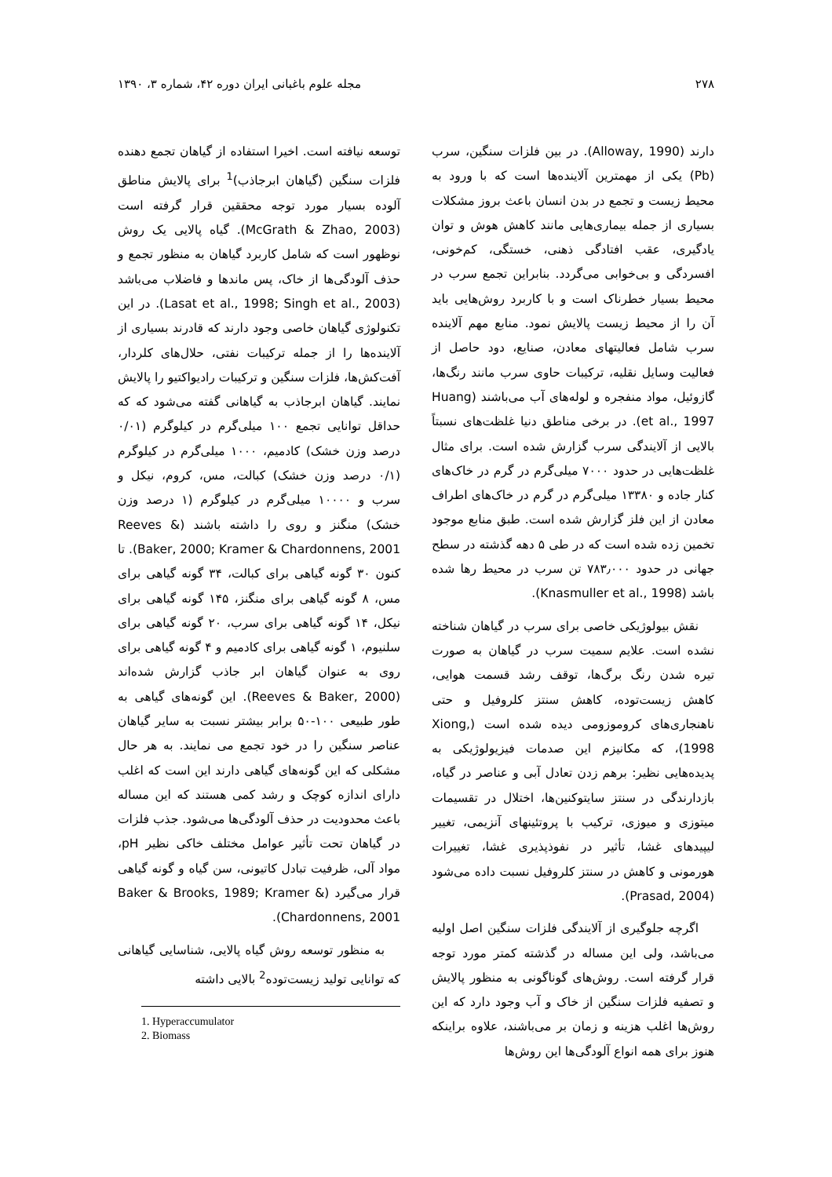۲۷۸ مجله علوم باغبانی ایران دوره ۴۲، شماره ۳، ۱۳۹۰
دارند (Alloway, 1990). در بین فلزات سنگین، سرب (Pb) یکی از مهمترین آلاینده‌ها است که با ورود به محیط زیست و تجمع در بدن انسان باعث بروز مشکلات بسیاری از جمله بیماری‌هایی مانند کاهش هوش و توان یادگیری، عقب افتادگی ذهنی، خستگی، کم‌خونی، افسردگی و بی‌خوابی می‌گردد. بنابراین تجمع سرب در محیط بسیار خطرناک است و با کاربرد روش‌هایی باید آن را از محیط زیست پالایش نمود. منابع مهم آلاینده سرب شامل فعالیتهای معادن، صنایع، دود حاصل از فعالیت وسایل نقلیه، ترکیبات حاوی سرب مانند رنگ‌ها، گازوئیل، مواد منفجره و لوله‌های آب می‌باشند (Huang et al., 1997). در برخی مناطق دنیا غلظت‌های نسبتاً بالایی از آلایندگی سرب گزارش شده است. برای مثال غلظت‌هایی در حدود ۷۰۰۰ میلی‌گرم در گرم در خاک‌های کنار جاده و ۱۳۳۸۰ میلی‌گرم در گرم در خاک‌های اطراف معادن از این فلز گزارش شده است. طبق منابع موجود تخمین زده شده است که در طی ۵ دهه گذشته در سطح جهانی در حدود ۷۸۳٫۰۰۰ تن سرب در محیط رها شده باشد (Knasmuller et al., 1998).
نقش بیولوژیکی خاصی برای سرب در گیاهان شناخته نشده است. علایم سمیت سرب در گیاهان به صورت تیره شدن رنگ برگ‌ها، توقف رشد قسمت هوایی، کاهش زیست‌توده، کاهش سنتز کلروفیل و حتی ناهنجاری‌های کروموزومی دیده شده است (Xiong, 1998)، که مکانیزم این صدمات فیزیولوژیکی به پدیده‌هایی نظیر: برهم زدن تعادل آبی و عناصر در گیاه، بازدارندگی در سنتز سایتوکنین‌ها، اختلال در تقسیمات میتوزی و میوزی، ترکیب با پروتئینهای آنزیمی، تغییر لیپیدهای غشا، تأثیر در نفوذپذیری غشا، تغییرات هورمونی و کاهش در سنتز کلروفیل نسبت داده می‌شود (Prasad, 2004).
اگرچه جلوگیری از آلایندگی فلزات سنگین اصل اولیه می‌باشد، ولی این مساله در گذشته کمتر مورد توجه قرار گرفته است. روش‌های گوناگونی به منظور پالایش و تصفیه فلزات سنگین از خاک و آب وجود دارد که این روش‌ها اغلب هزینه و زمان بر می‌باشند، علاوه براینکه هنوز برای همه انواع آلودگی‌ها این روش‌ها
توسعه نیافته است. اخیرا استفاده از گیاهان تجمع دهنده فلزات سنگین (گیاهان ابرجاذب)<sup>1</sup> برای پالایش مناطق آلوده بسیار مورد توجه محققین قرار گرفته است (McGrath & Zhao, 2003). گیاه پالایی یک روش نوظهور است که شامل کاربرد گیاهان به منظور تجمع و حذف آلودگی‌ها از خاک، پس ماندها و فاضلاب می‌باشد (Lasat et al., 1998; Singh et al., 2003). در این تکنولوژی گیاهان خاصی وجود دارند که قادرند بسیاری از آلاینده‌ها را از جمله ترکیبات نفتی، حلال‌های کلردار، آفت‌کش‌ها، فلزات سنگین و ترکیبات رادیواکتیو را پالایش نمایند. گیاهان ابرجاذب به گیاهانی گفته می‌شود که که حداقل توانایی تجمع ۱۰۰ میلی‌گرم در کیلوگرم (۰/۰۱ درصد وزن خشک) کادمیم، ۱۰۰۰ میلی‌گرم در کیلوگرم (۰/۱ درصد وزن خشک) کبالت، مس، کروم، نیکل و سرب و ۱۰۰۰۰ میلی‌گرم در کیلوگرم (۱ درصد وزن خشک) منگنز و روی را داشته باشند (Reeves & Baker, 2000; Kramer & Chardonnens, 2001). تا کنون ۳۰ گونه گیاهی برای کبالت، ۳۴ گونه گیاهی برای مس، ۸ گونه گیاهی برای منگنز، ۱۴۵ گونه گیاهی برای نیکل، ۱۴ گونه گیاهی برای سرب، ۲۰ گونه گیاهی برای سلنیوم، ۱ گونه گیاهی برای کادمیم و ۴ گونه گیاهی برای روی به عنوان گیاهان ابر جاذب گزارش شده‌اند (Reeves & Baker, 2000). این گونه‌های گیاهی به طور طبیعی ۱۰۰-۵۰ برابر بیشتر نسبت به سایر گیاهان عناصر سنگین را در خود تجمع می نمایند. به هر حال مشکلی که این گونه‌های گیاهی دارند این است که اغلب دارای اندازه کوچک و رشد کمی هستند که این مساله باعث محدودیت در حذف آلودگی‌ها می‌شود. جذب فلزات در گیاهان تحت تأثیر عوامل مختلف خاکی نظیر pH، مواد آلی، ظرفیت تبادل کاتیونی، سن گیاه و گونه گیاهی قرار می‌گیرد (Baker & Brooks, 1989; Kramer & Chardonnens, 2001).
به منظور توسعه روش گیاه پالایی، شناسایی گیاهانی که توانایی تولید زیست‌توده<sup>2</sup> بالایی داشته
1. Hyperaccumulator
2. Biomass